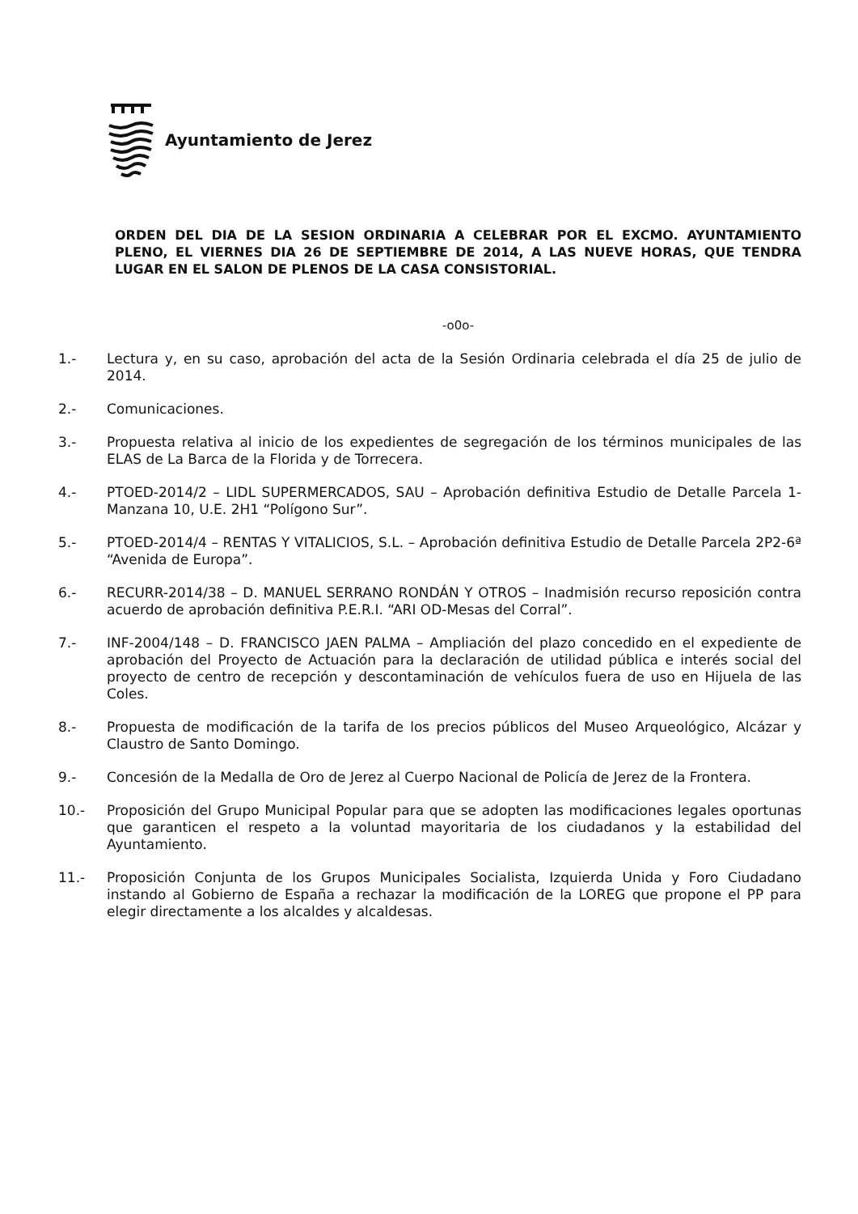Ayuntamiento de Jerez
ORDEN DEL DIA DE LA SESION ORDINARIA A CELEBRAR POR EL EXCMO. AYUNTAMIENTO PLENO, EL VIERNES DIA 26 DE SEPTIEMBRE DE 2014, A LAS NUEVE HORAS, QUE TENDRA LUGAR EN EL SALON DE PLENOS DE LA CASA CONSISTORIAL.
-o0o-
1.- Lectura y, en su caso, aprobación del acta de la Sesión Ordinaria celebrada el día 25 de julio de 2014.
2.- Comunicaciones.
3.- Propuesta relativa al inicio de los expedientes de segregación de los términos municipales de las ELAS de La Barca de la Florida y de Torrecera.
4.- PTOED-2014/2 – LIDL SUPERMERCADOS, SAU – Aprobación definitiva Estudio de Detalle Parcela 1-Manzana 10, U.E. 2H1 “Polígono Sur”.
5.- PTOED-2014/4 – RENTAS Y VITALICIOS, S.L. – Aprobación definitiva Estudio de Detalle Parcela 2P2-6ª “Avenida de Europa”.
6.- RECURR-2014/38 – D. MANUEL SERRANO RONDÁN Y OTROS – Inadmisión recurso reposición contra acuerdo de aprobación definitiva P.E.R.I. “ARI OD-Mesas del Corral”.
7.- INF-2004/148 – D. FRANCISCO JAEN PALMA – Ampliación del plazo concedido en el expediente de aprobación del Proyecto de Actuación para la declaración de utilidad pública e interés social del proyecto de centro de recepción y descontaminación de vehículos fuera de uso en Hijuela de las Coles.
8.- Propuesta de modificación de la tarifa de los precios públicos del Museo Arqueológico, Alcázar y Claustro de Santo Domingo.
9.- Concesión de la Medalla de Oro de Jerez al Cuerpo Nacional de Policía de Jerez de la Frontera.
10.- Proposición del Grupo Municipal Popular para que se adopten las modificaciones legales oportunas que garanticen el respeto a la voluntad mayoritaria de los ciudadanos y la estabilidad del Ayuntamiento.
11.- Proposición Conjunta de los Grupos Municipales Socialista, Izquierda Unida y Foro Ciudadano instando al Gobierno de España a rechazar la modificación de la LOREG que propone el PP para elegir directamente a los alcaldes y alcaldesas.